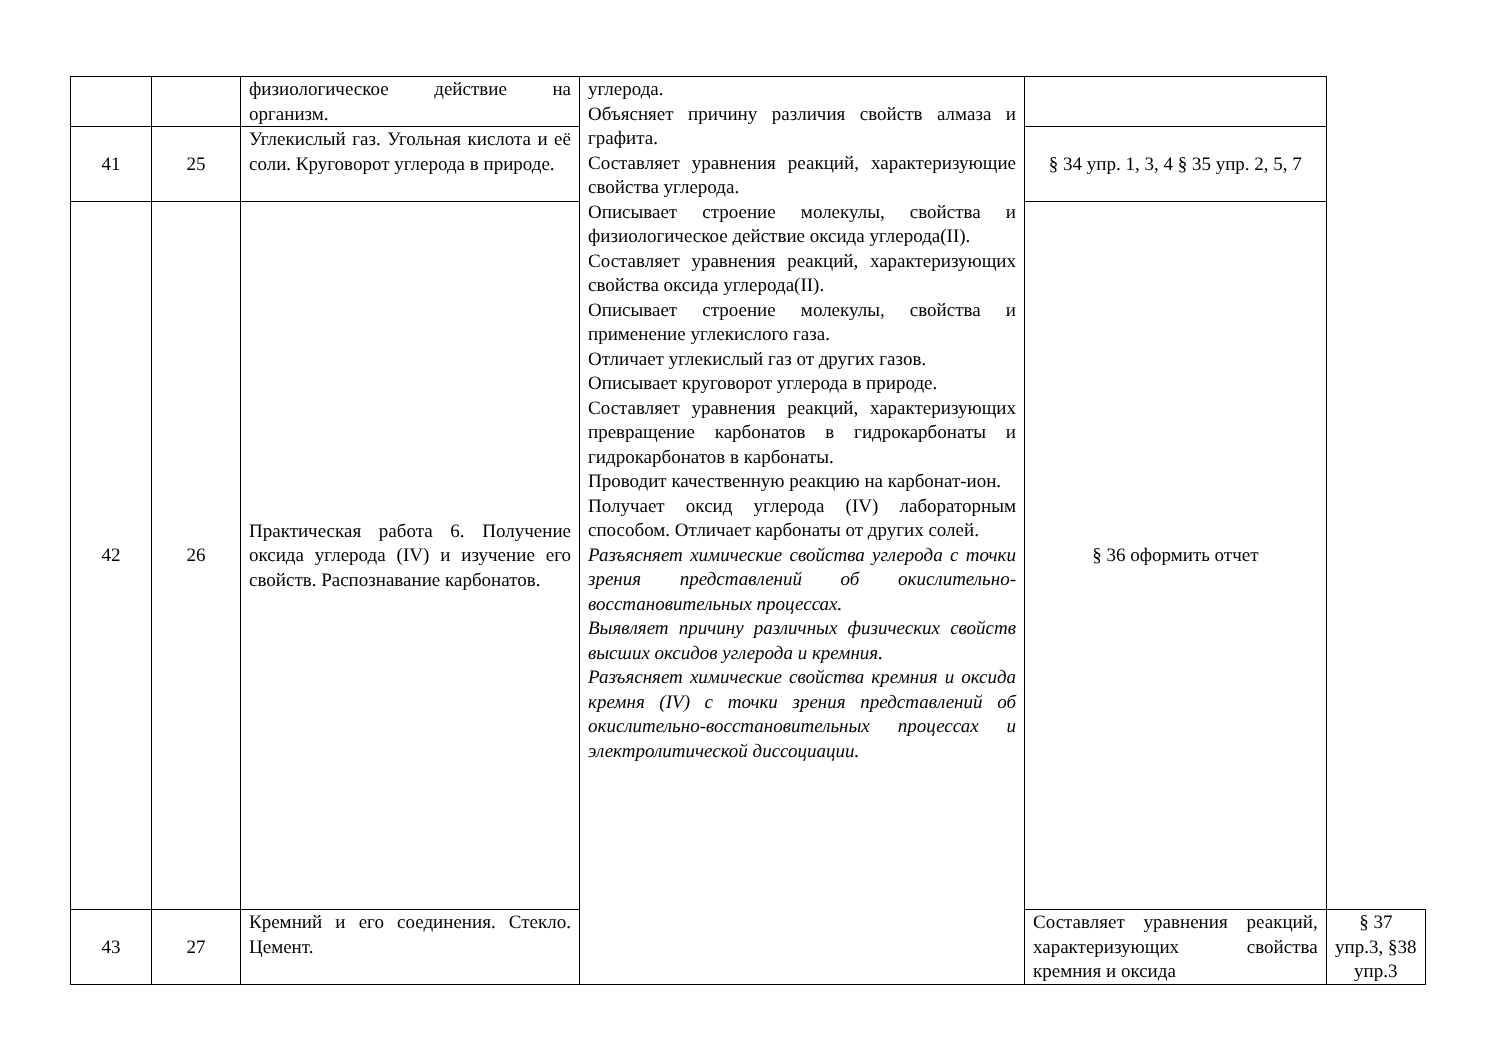| | | физиологическое действие на организм. | углерода. Объясняет причину различия свойств алмаза и графита. Составляет уравнения реакций, характеризующие свойства углерода. Описывает строение молекулы, свойства и физиологическое действие оксида углерода(II). Составляет уравнения реакций, характеризующих свойства оксида углерода(II). Описывает строение молекулы, свойства и применение углекислого газа. Отличает углекислый газ от других газов. Описывает круговорот углерода в природе. Составляет уравнения реакций, характеризующих превращение карбонатов в гидрокарбонаты и гидрокарбонатов в карбонаты. Проводит качественную реакцию на карбонат-ион. Получает оксид углерода (IV) лабораторным способом. Отличает карбонаты от других солей. Разъясняет химические свойства углерода с точки зрения представлений об окислительно-восстановительных процессах. Выявляет причину различных физических свойств высших оксидов углерода и кремния. Разъясняет химические свойства кремния и оксида кремня (IV) с точки зрения представлений об окислительно-восстановительных процессах и электролитической диссоциации. | | |
| 41 | 25 | Углекислый газ. Угольная кислота и её соли. Круговорот углерода в природе. | | § 34 упр. 1, 3, 4 § 35 упр. 2, 5, 7 | |
| 42 | 26 | Практическая работа 6. Получение оксида углерода (IV) и изучение его свойств. Распознавание карбонатов. | | § 36 оформить отчет | |
| 43 | 27 | Кремний и его соединения. Стекло. Цемент. | | Составляет уравнения реакций, характеризующих свойства кремния и оксида | § 37 упр.3, §38 упр.3 |